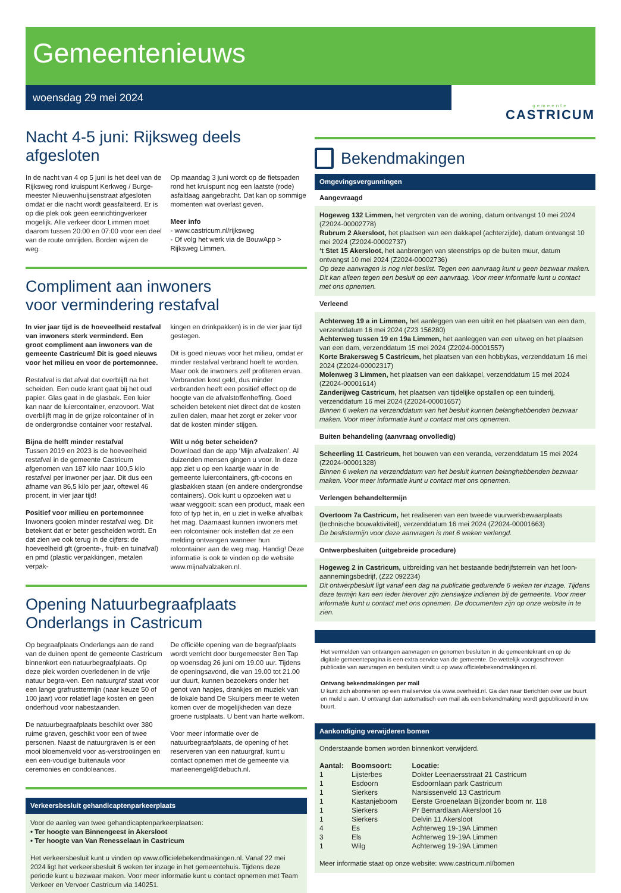Gemeentenieuws
woensdag 29 mei 2024
gemeente
CASTRICUM
Nacht 4-5 juni: Rijksweg deels afgesloten
In de nacht van 4 op 5 juni is het deel van de Rijksweg rond kruispunt Kerkweg / Burge-meester Nieuwenhuijsenstraat afgesloten omdat er die nacht wordt geasfalteerd. Er is op die plek ook geen eenrichtingverkeer mogelijk. Alle verkeer door Limmen moet daarom tussen 20:00 en 07:00 voor een deel van de route omrijden. Borden wijzen de weg.
Op maandag 3 juni wordt op de fietspaden rond het kruispunt nog een laatste (rode) asfaltlaag aangebracht. Dat kan op sommige momenten wat overlast geven.
Meer info
- www.castricum.nl/rijksweg
- Of volg het werk via de BouwApp > Rijksweg Limmen.
Compliment aan inwoners
voor vermindering restafval
In vier jaar tijd is de hoeveelheid restafval van inwoners sterk verminderd. Een groot compliment aan inwoners van de gemeente Castricum! Dit is goed nieuws voor het milieu en voor de portemonnee.
Restafval is dat afval dat overblijft na het scheiden. Een oude krant gaat bij het oud papier. Glas gaat in de glasbak. Een luier kan naar de luiercontainer, enzovoort. Wat overblijft mag in de grijze rolcontainer of in de ondergrondse container voor restafval.
Bijna de helft minder restafval
Tussen 2019 en 2023 is de hoeveelheid restafval in de gemeente Castricum afgenomen van 187 kilo naar 100,5 kilo restafval per inwoner per jaar. Dit dus een afname van 86,5 kilo per jaar, oftewel 46 procent, in vier jaar tijd!
Positief voor milieu en portemonnee
Inwoners gooien minder restafval weg. Dit betekent dat er beter gescheiden wordt. En dat zien we ook terug in de cijfers: de hoeveelheid gft (groente-, fruit- en tuinafval) en pmd (plastic verpakkingen, metalen verpak-
kingen en drinkpakken) is in de vier jaar tijd gestegen.
Dit is goed nieuws voor het milieu, omdat er minder restafval verbrand hoeft te worden. Maar ook de inwoners zelf profiteren ervan. Verbranden kost geld, dus minder verbranden heeft een positief effect op de hoogte van de afvalstoffenheffing. Goed scheiden betekent niet direct dat de kosten zullen dalen, maar het zorgt er zeker voor dat de kosten minder stijgen.
Wilt u nóg beter scheiden?
Download dan de app ‘Mijn afvalzaken’. Al duizenden mensen gingen u voor. In deze app ziet u op een kaartje waar in de gemeente luiercontainers, gft-cocons en glasbakken staan (en andere ondergrondse containers). Ook kunt u opzoeken wat u waar weggooit: scan een product, maak een foto of typ het in, en u ziet in welke afvalbak het mag. Daarnaast kunnen inwoners met een rolcontainer ook instellen dat ze een melding ontvangen wanneer hun rolcontainer aan de weg mag. Handig! Deze informatie is ook te vinden op de website www.mijnafvalzaken.nl.
Opening Natuurbegraafplaats
Onderlangs in Castricum
Op begraafplaats Onderlangs aan de rand van de duinen opent de gemeente Castricum binnenkort een natuurbegraafplaats. Op deze plek worden overledenen in de vrije natuur begra-ven. Een natuurgraf staat voor een lange grafrusttermijn (naar keuze 50 of 100 jaar) voor relatief lage kosten en geen onderhoud voor nabestaanden.
De natuurbegraafplaats beschikt over 380 ruime graven, geschikt voor een of twee personen. Naast de natuurgraven is er een mooi bloemenveld voor as-verstrooiingen en een een-voudige buitenaula voor ceremonies en condoleances.
De officiële opening van de begraafplaats wordt verricht door burgemeester Ben Tap op woensdag 26 juni om 19.00 uur. Tijdens de openingsavond, die van 19.00 tot 21.00 uur duurt, kunnen bezoekers onder het genot van hapjes, drankjes en muziek van de lokale band De Skulpers meer te weten komen over de mogelijkheden van deze groene rustplaats. U bent van harte welkom.
Voor meer informatie over de natuurbegraafplaats, de opening of het reserveren van een natuurgraf, kunt u contact opnemen met de gemeente via marleenengel@debuch.nl.
Verkeersbesluit gehandicaptenparkeerplaats
Voor de aanleg van twee gehandicaptenparkeerplaatsen:
• Ter hoogte van Binnengeest in Akersloot
• Ter hoogte van Van Renesselaan in Castricum
Het verkeersbesluit kunt u vinden op www.officielebekendmakingen.nl. Vanaf 22 mei 2024 ligt het verkeersbesluit 6 weken ter inzage in het gemeentehuis. Tijdens deze periode kunt u bezwaar maken. Voor meer informatie kunt u contact opnemen met Team Verkeer en Vervoer Castricum via 140251.
Bekendmakingen
Omgevingsvergunningen
Aangevraagd
Hogeweg 132 Limmen, het vergroten van de woning, datum ontvangst 10 mei 2024 (Z2024-00002778)
Rubrum 2 Akersloot, het plaatsen van een dakkapel (achterzijde), datum ontvangst 10 mei 2024 (Z2024-00002737)
‘t Stet 15 Akersloot, het aanbrengen van steenstrips op de buiten muur, datum ontvangst 10 mei 2024 (Z2024-00002736)
Op deze aanvragen is nog niet beslist. Tegen een aanvraag kunt u geen bezwaar maken. Dit kan alleen tegen een besluit op een aanvraag. Voor meer informatie kunt u contact met ons opnemen.
Verleend
Achterweg 19 a in Limmen, het aanleggen van een uitrit en het plaatsen van een dam, verzenddatum 16 mei 2024 (Z23 156280)
Achterweg tussen 19 en 19a Limmen, het aanleggen van een uitweg en het plaatsen van een dam, verzenddatum 15 mei 2024 (Z2024-00001557)
Korte Brakersweg 5 Castricum, het plaatsen van een hobbykas, verzenddatum 16 mei 2024 (Z2024-00002317)
Molenweg 3 Limmen, het plaatsen van een dakkapel, verzenddatum 15 mei 2024 (Z2024-00001614)
Zanderijweg Castricum, het plaatsen van tijdelijke opstallen op een tuinderij, verzenddatum 16 mei 2024 (Z2024-00001657)
Binnen 6 weken na verzenddatum van het besluit kunnen belanghebbenden bezwaar maken. Voor meer informatie kunt u contact met ons opnemen.
Buiten behandeling (aanvraag onvolledig)
Scheerling 11 Castricum, het bouwen van een veranda, verzenddatum 15 mei 2024 (Z2024-00001328)
Binnen 6 weken na verzenddatum van het besluit kunnen belanghebbenden bezwaar maken. Voor meer informatie kunt u contact met ons opnemen.
Verlengen behandeltermijn
Overtoom 7a Castricum, het realiseren van een tweede vuurwerkbewaarplaats (technische bouwaktiviteit), verzenddatum 16 mei 2024 (Z2024-00001663)
De beslistermijn voor deze aanvragen is met 6 weken verlengd.
Ontwerpbesluiten (uitgebreide procedure)
Hogeweg 2 in Castricum, uitbreiding van het bestaande bedrijfsterrein van het loon-aannemingsbedrijf, (Z22 092234)
Dit ontwerpbesluit ligt vanaf een dag na publicatie gedurende 6 weken ter inzage. Tijdens deze termijn kan een ieder hierover zijn zienswijze indienen bij de gemeente. Voor meer informatie kunt u contact met ons opnemen. De documenten zijn op onze website in te zien.
Het vermelden van ontvangen aanvragen en genomen besluiten in de gemeentekrant en op de digitale gemeentepagina is een extra service van de gemeente. De wettelijk voorgeschreven publicatie van aanvragen en besluiten vindt u op www.officielebekendmakingen.nl.
Ontvang bekendmakingen per mail
U kunt zich abonneren op een mailservice via www.overheid.nl. Ga dan naar Berichten over uw buurt en meld u aan. U ontvangt dan automatisch een mail als een bekendmaking wordt gepubliceerd in uw buurt.
Aankondiging verwijderen bomen
Onderstaande bomen worden binnenkort verwijderd.
| Aantal: | Boomsoort: | Locatie: |
| --- | --- | --- |
| 1 | Lijsterbes | Dokter Leenaersstraat 21 Castricum |
| 1 | Esdoorn | Esdoornlaan park Castricum |
| 1 | Sierkers | Narsissenveld 13 Castricum |
| 1 | Kastanjeboom | Eerste Groenelaan Bijzonder boom nr. 118 |
| 1 | Sierkers | Pr Bernardlaan Akersloot 16 |
| 1 | Sierkers | Delvin 11 Akersloot |
| 4 | Es | Achterweg 19-19A Limmen |
| 3 | Els | Achterweg 19-19A Limmen |
| 1 | Wilg | Achterweg 19-19A Limmen |
Meer informatie staat op onze website: www.castricum.nl/bomen